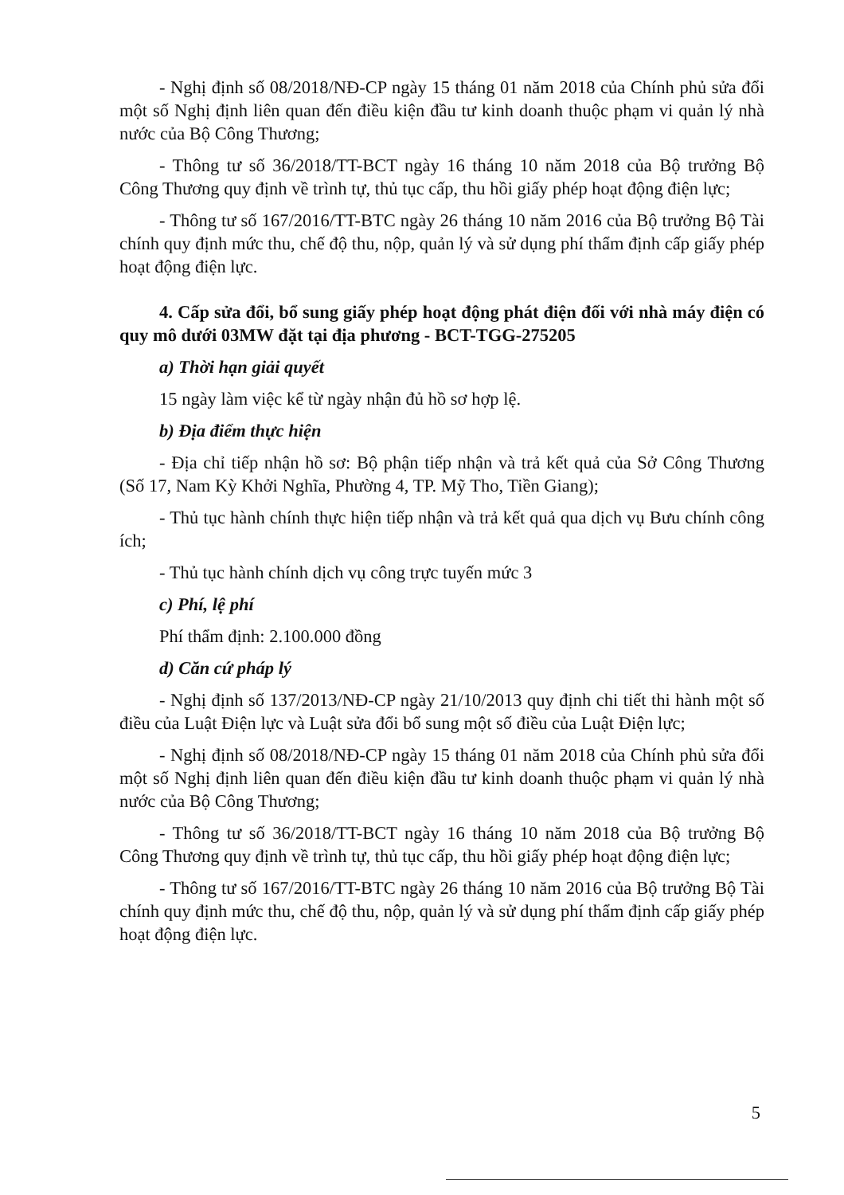- Nghị định số 08/2018/NĐ-CP ngày 15 tháng 01 năm 2018 của Chính phủ sửa đổi một số Nghị định liên quan đến điều kiện đầu tư kinh doanh thuộc phạm vi quản lý nhà nước của Bộ Công Thương;
- Thông tư số 36/2018/TT-BCT ngày 16 tháng 10 năm 2018 của Bộ trưởng Bộ Công Thương quy định về trình tự, thủ tục cấp, thu hồi giấy phép hoạt động điện lực;
- Thông tư số 167/2016/TT-BTC ngày 26 tháng 10 năm 2016 của Bộ trưởng Bộ Tài chính quy định mức thu, chế độ thu, nộp, quản lý và sử dụng phí thẩm định cấp giấy phép hoạt động điện lực.
4. Cấp sửa đổi, bổ sung giấy phép hoạt động phát điện đối với nhà máy điện có quy mô dưới 03MW đặt tại địa phương - BCT-TGG-275205
a) Thời hạn giải quyết
15 ngày làm việc kể từ ngày nhận đủ hồ sơ hợp lệ.
b) Địa điểm thực hiện
- Địa chỉ tiếp nhận hồ sơ: Bộ phận tiếp nhận và trả kết quả của Sở Công Thương (Số 17, Nam Kỳ Khởi Nghĩa, Phường 4, TP. Mỹ Tho, Tiền Giang);
- Thủ tục hành chính thực hiện tiếp nhận và trả kết quả qua dịch vụ Bưu chính công ích;
- Thủ tục hành chính dịch vụ công trực tuyến mức 3
c) Phí, lệ phí
Phí thẩm định: 2.100.000 đồng
d) Căn cứ pháp lý
- Nghị định số 137/2013/NĐ-CP ngày 21/10/2013 quy định chi tiết thi hành một số điều của Luật Điện lực và Luật sửa đổi bổ sung một số điều của Luật Điện lực;
- Nghị định số 08/2018/NĐ-CP ngày 15 tháng 01 năm 2018 của Chính phủ sửa đổi một số Nghị định liên quan đến điều kiện đầu tư kinh doanh thuộc phạm vi quản lý nhà nước của Bộ Công Thương;
- Thông tư số 36/2018/TT-BCT ngày 16 tháng 10 năm 2018 của Bộ trưởng Bộ Công Thương quy định về trình tự, thủ tục cấp, thu hồi giấy phép hoạt động điện lực;
- Thông tư số 167/2016/TT-BTC ngày 26 tháng 10 năm 2016 của Bộ trưởng Bộ Tài chính quy định mức thu, chế độ thu, nộp, quản lý và sử dụng phí thẩm định cấp giấy phép hoạt động điện lực.
5